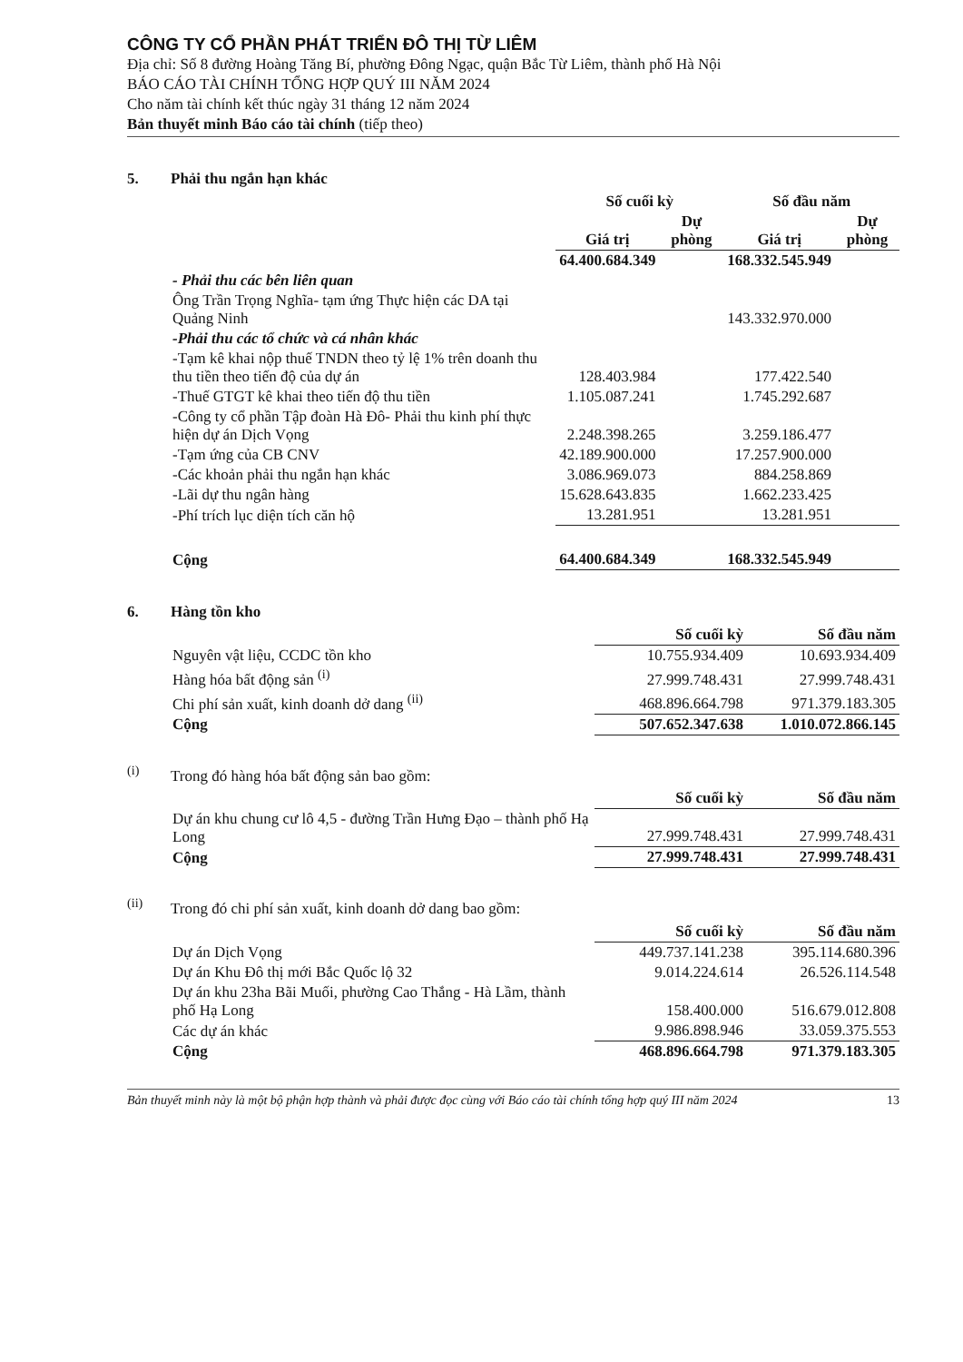CÔNG TY CỔ PHẦN PHÁT TRIỂN ĐÔ THỊ TỪ LIÊM
Địa chỉ: Số 8 đường Hoàng Tăng Bí, phường Đông Ngạc, quận Bắc Từ Liêm, thành phố Hà Nội
BÁO CÁO TÀI CHÍNH TỔNG HỢP QUÝ III NĂM 2024
Cho năm tài chính kết thúc ngày 31 tháng 12 năm 2024
Bản thuyết minh Báo cáo tài chính (tiếp theo)
5. Phải thu ngắn hạn khác
| | Số cuối kỳ | | Số đầu năm | |
| --- | --- | --- | --- | --- |
| | Giá trị | Dự phòng | Giá trị | Dự phòng |
| | 64.400.684.349 | | 168.332.545.949 | |
| - Phải thu các bên liên quan | | | | |
| Ông Trần Trọng Nghĩa- tạm ứng Thực hiện các DA tại Quảng Ninh | | | 143.332.970.000 | |
| -Phải thu các tổ chức và cá nhân khác | | | | |
| -Tạm kê khai nộp thuế TNDN theo tỷ lệ 1% trên doanh thu thu tiền theo tiến độ của dự án | 128.403.984 | | 177.422.540 | |
| -Thuế GTGT kê khai theo tiến độ thu tiền | 1.105.087.241 | | 1.745.292.687 | |
| -Công ty cổ phần Tập đoàn Hà Đô- Phải thu kinh phí thực hiện dự án Dịch Vọng | 2.248.398.265 | | 3.259.186.477 | |
| -Tạm ứng của CB CNV | 42.189.900.000 | | 17.257.900.000 | |
| -Các khoản phải thu ngắn hạn khác | 3.086.969.073 | | 884.258.869 | |
| -Lãi dự thu ngân hàng | 15.628.643.835 | | 1.662.233.425 | |
| -Phí trích lục diện tích căn hộ | 13.281.951 | | 13.281.951 | |
| Cộng | 64.400.684.349 | | 168.332.545.949 | |
6. Hàng tồn kho
| | Số cuối kỳ | Số đầu năm |
| --- | --- | --- |
| Nguyên vật liệu, CCDC tồn kho | 10.755.934.409 | 10.693.934.409 |
| Hàng hóa bất động sản <sup>(i)</sup> | 27.999.748.431 | 27.999.748.431 |
| Chi phí sản xuất, kinh doanh dở dang <sup>(ii)</sup> | 468.896.664.798 | 971.379.183.305 |
| Cộng | 507.652.347.638 | 1.010.072.866.145 |
<sup>(i)</sup> Trong đó hàng hóa bất động sản bao gồm:
| | Số cuối kỳ | Số đầu năm |
| --- | --- | --- |
| Dự án khu chung cư lô 4,5 - đường Trần Hưng Đạo – thành phố Hạ Long | 27.999.748.431 | 27.999.748.431 |
| Cộng | 27.999.748.431 | 27.999.748.431 |
<sup>(ii)</sup>Trong đó chi phí sản xuất, kinh doanh dở dang bao gồm:
| | Số cuối kỳ | Số đầu năm |
| --- | --- | --- |
| Dự án Dịch Vọng | 449.737.141.238 | 395.114.680.396 |
| Dự án Khu Đô thị mới Bắc Quốc lộ 32 | 9.014.224.614 | 26.526.114.548 |
| Dự án khu 23ha Bãi Muối, phường Cao Thắng - Hà Lầm, thành phố Hạ Long | 158.400.000 | 516.679.012.808 |
| Các dự án khác | 9.986.898.946 | 33.059.375.553 |
| Cộng | 468.896.664.798 | 971.379.183.305 |
Bản thuyết minh này là một bộ phận hợp thành và phải được đọc cùng với Báo cáo tài chính tổng hợp quý III năm 2024 13